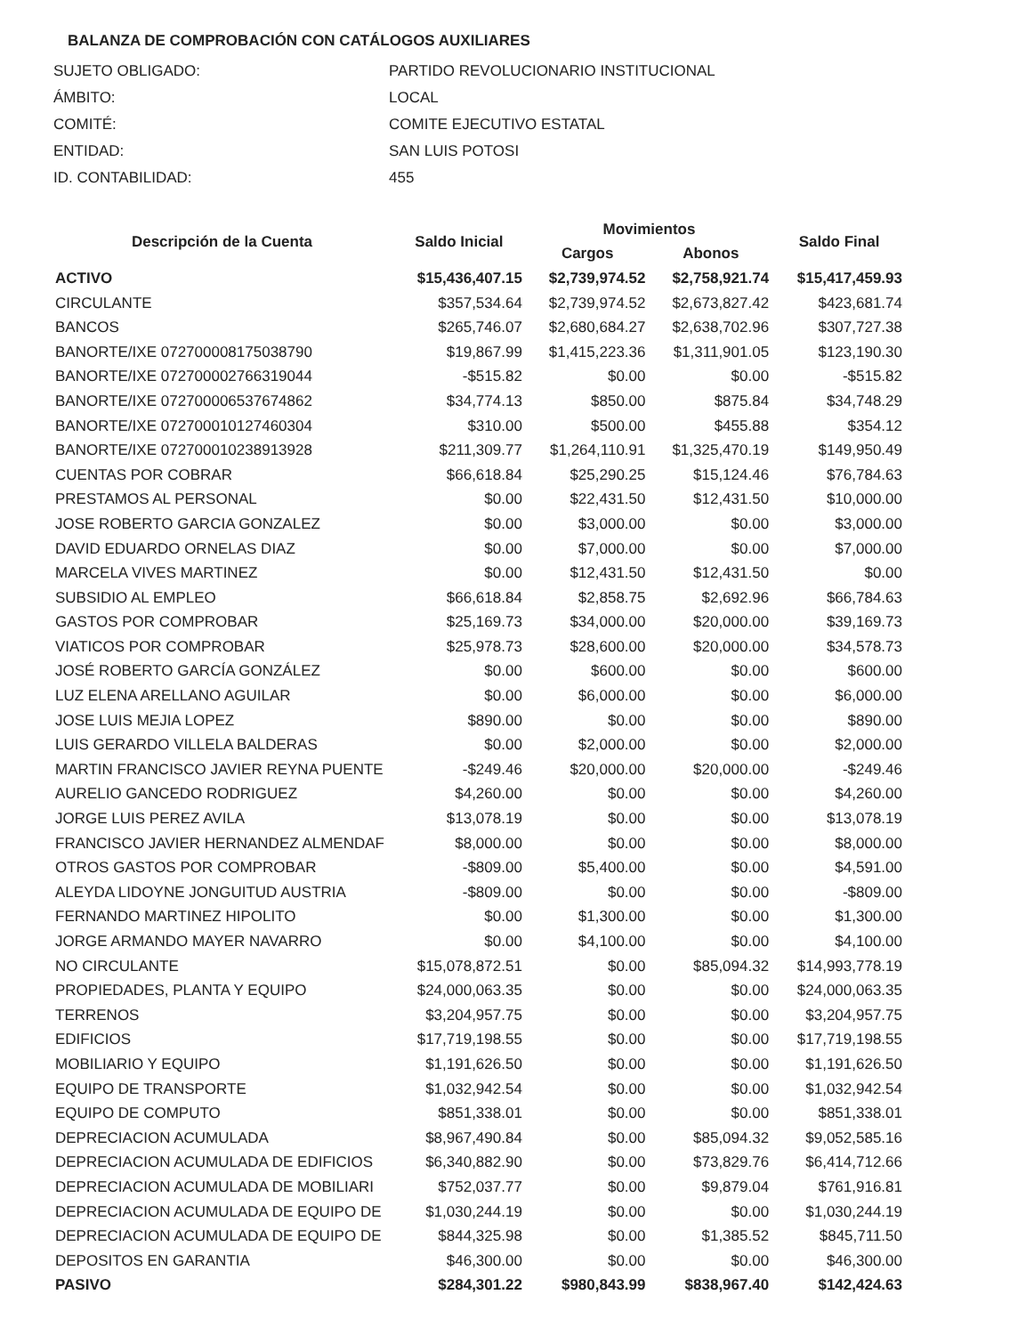BALANZA DE COMPROBACIÓN CON CATÁLOGOS AUXILIARES
| SUJETO OBLIGADO: | PARTIDO REVOLUCIONARIO INSTITUCIONAL |
| ÁMBITO: | LOCAL |
| COMITÉ: | COMITE EJECUTIVO ESTATAL |
| ENTIDAD: | SAN LUIS POTOSI |
| ID. CONTABILIDAD: | 455 |
| Descripción de la Cuenta | Saldo Inicial | Movimientos | | Saldo Final |
| --- | --- | --- | --- | --- |
| | | Cargos | Abonos | |
| ACTIVO | $15,436,407.15 | $2,739,974.52 | $2,758,921.74 | $15,417,459.93 |
| CIRCULANTE | $357,534.64 | $2,739,974.52 | $2,673,827.42 | $423,681.74 |
| BANCOS | $265,746.07 | $2,680,684.27 | $2,638,702.96 | $307,727.38 |
| BANORTE/IXE 072700008175038790 | $19,867.99 | $1,415,223.36 | $1,311,901.05 | $123,190.30 |
| BANORTE/IXE 072700002766319044 | -$515.82 | $0.00 | $0.00 | -$515.82 |
| BANORTE/IXE 072700006537674862 | $34,774.13 | $850.00 | $875.84 | $34,748.29 |
| BANORTE/IXE 072700010127460304 | $310.00 | $500.00 | $455.88 | $354.12 |
| BANORTE/IXE 072700010238913928 | $211,309.77 | $1,264,110.91 | $1,325,470.19 | $149,950.49 |
| CUENTAS POR COBRAR | $66,618.84 | $25,290.25 | $15,124.46 | $76,784.63 |
| PRESTAMOS AL PERSONAL | $0.00 | $22,431.50 | $12,431.50 | $10,000.00 |
| JOSE ROBERTO GARCIA GONZALEZ | $0.00 | $3,000.00 | $0.00 | $3,000.00 |
| DAVID EDUARDO ORNELAS DIAZ | $0.00 | $7,000.00 | $0.00 | $7,000.00 |
| MARCELA VIVES MARTINEZ | $0.00 | $12,431.50 | $12,431.50 | $0.00 |
| SUBSIDIO AL EMPLEO | $66,618.84 | $2,858.75 | $2,692.96 | $66,784.63 |
| GASTOS POR COMPROBAR | $25,169.73 | $34,000.00 | $20,000.00 | $39,169.73 |
| VIATICOS POR COMPROBAR | $25,978.73 | $28,600.00 | $20,000.00 | $34,578.73 |
| JOSÉ ROBERTO GARCÍA GONZÁLEZ | $0.00 | $600.00 | $0.00 | $600.00 |
| LUZ ELENA ARELLANO AGUILAR | $0.00 | $6,000.00 | $0.00 | $6,000.00 |
| JOSE LUIS MEJIA LOPEZ | $890.00 | $0.00 | $0.00 | $890.00 |
| LUIS GERARDO VILLELA BALDERAS | $0.00 | $2,000.00 | $0.00 | $2,000.00 |
| MARTIN FRANCISCO JAVIER REYNA PUENTE | -$249.46 | $20,000.00 | $20,000.00 | -$249.46 |
| AURELIO GANCEDO RODRIGUEZ | $4,260.00 | $0.00 | $0.00 | $4,260.00 |
| JORGE LUIS PEREZ AVILA | $13,078.19 | $0.00 | $0.00 | $13,078.19 |
| FRANCISCO JAVIER HERNANDEZ ALMENDAF | $8,000.00 | $0.00 | $0.00 | $8,000.00 |
| OTROS GASTOS POR COMPROBAR | -$809.00 | $5,400.00 | $0.00 | $4,591.00 |
| ALEYDA LIDOYNE JONGUITUD AUSTRIA | -$809.00 | $0.00 | $0.00 | -$809.00 |
| FERNANDO MARTINEZ HIPOLITO | $0.00 | $1,300.00 | $0.00 | $1,300.00 |
| JORGE ARMANDO MAYER NAVARRO | $0.00 | $4,100.00 | $0.00 | $4,100.00 |
| NO CIRCULANTE | $15,078,872.51 | $0.00 | $85,094.32 | $14,993,778.19 |
| PROPIEDADES, PLANTA Y EQUIPO | $24,000,063.35 | $0.00 | $0.00 | $24,000,063.35 |
| TERRENOS | $3,204,957.75 | $0.00 | $0.00 | $3,204,957.75 |
| EDIFICIOS | $17,719,198.55 | $0.00 | $0.00 | $17,719,198.55 |
| MOBILIARIO Y EQUIPO | $1,191,626.50 | $0.00 | $0.00 | $1,191,626.50 |
| EQUIPO DE TRANSPORTE | $1,032,942.54 | $0.00 | $0.00 | $1,032,942.54 |
| EQUIPO DE COMPUTO | $851,338.01 | $0.00 | $0.00 | $851,338.01 |
| DEPRECIACION ACUMULADA | $8,967,490.84 | $0.00 | $85,094.32 | $9,052,585.16 |
| DEPRECIACION ACUMULADA DE EDIFICIOS | $6,340,882.90 | $0.00 | $73,829.76 | $6,414,712.66 |
| DEPRECIACION ACUMULADA DE MOBILIARI | $752,037.77 | $0.00 | $9,879.04 | $761,916.81 |
| DEPRECIACION ACUMULADA DE EQUIPO DE | $1,030,244.19 | $0.00 | $0.00 | $1,030,244.19 |
| DEPRECIACION ACUMULADA DE EQUIPO DE | $844,325.98 | $0.00 | $1,385.52 | $845,711.50 |
| DEPOSITOS EN GARANTIA | $46,300.00 | $0.00 | $0.00 | $46,300.00 |
| PASIVO | $284,301.22 | $980,843.99 | $838,967.40 | $142,424.63 |